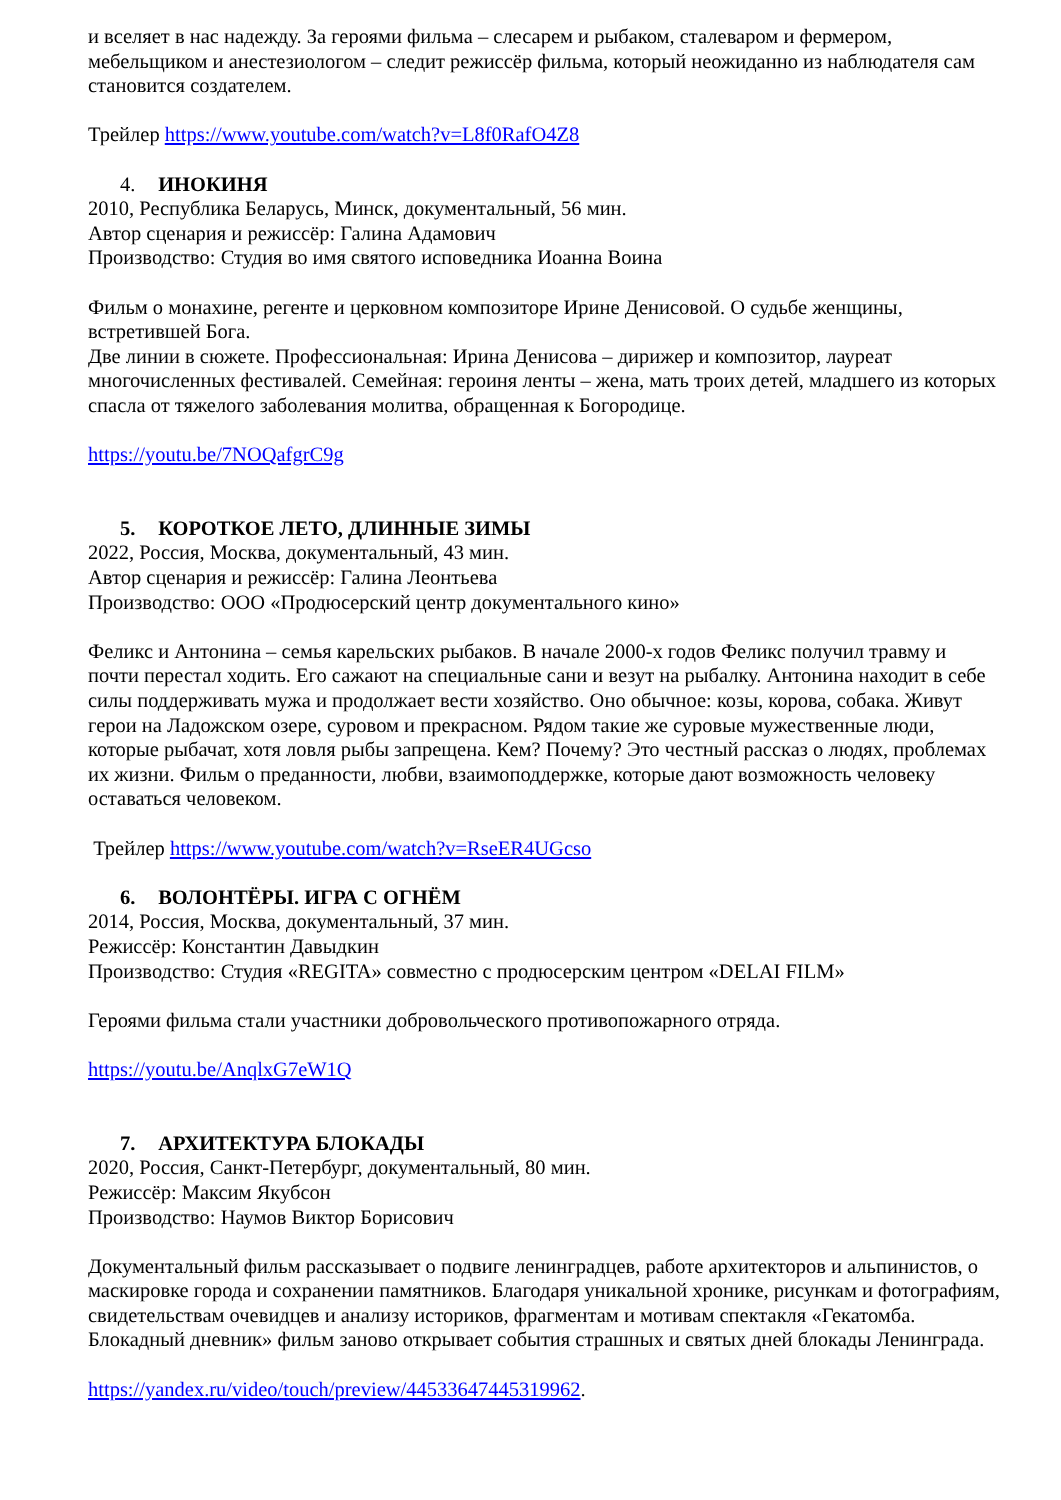и вселяет в нас надежду. За героями фильма – слесарем и рыбаком, сталеваром и фермером, мебельщиком и анестезиологом – следит режиссёр фильма, который неожиданно из наблюдателя сам становится создателем.
Трейлер https://www.youtube.com/watch?v=L8f0RafO4Z8
4. ИНОКИНЯ
2010, Республика Беларусь, Минск, документальный, 56 мин.
Автор сценария и режиссёр: Галина Адамович
Производство: Студия во имя святого исповедника Иоанна Воина
Фильм о монахине, регенте и церковном композиторе Ирине Денисовой. О судьбе женщины, встретившей Бога.
Две линии в сюжете. Профессиональная: Ирина Денисова – дирижер и композитор, лауреат многочисленных фестивалей. Семейная: героиня ленты – жена, мать троих детей, младшего из которых спасла от тяжелого заболевания молитва, обращенная к Богородице.
https://youtu.be/7NOQafgrC9g
5. КОРОТКОЕ ЛЕТО, ДЛИННЫЕ ЗИМЫ
2022, Россия, Москва, документальный, 43 мин.
Автор сценария и режиссёр: Галина Леонтьева
Производство: ООО «Продюсерский центр документального кино»
Феликс и Антонина – семья карельских рыбаков. В начале 2000-х годов Феликс получил травму и почти перестал ходить. Его сажают на специальные сани и везут на рыбалку. Антонина находит в себе силы поддерживать мужа и продолжает вести хозяйство. Оно обычное: козы, корова, собака. Живут герои на Ладожском озере, суровом и прекрасном. Рядом такие же суровые мужественные люди, которые рыбачат, хотя ловля рыбы запрещена. Кем? Почему? Это честный рассказ о людях, проблемах их жизни. Фильм о преданности, любви, взаимоподдержке, которые дают возможность человеку оставаться человеком.
Трейлер https://www.youtube.com/watch?v=RseER4UGcso
6. ВОЛОНТЁРЫ. ИГРА С ОГНЁМ
2014, Россия, Москва, документальный, 37 мин.
Режиссёр: Константин Давыдкин
Производство: Студия «REGITA» совместно с продюсерским центром «DELAI FILM»
Героями фильма стали участники добровольческого противопожарного отряда.
https://youtu.be/AnqlxG7eW1Q
7. АРХИТЕКТУРА БЛОКАДЫ
2020, Россия, Санкт-Петербург, документальный, 80 мин.
Режиссёр: Максим Якубсон
Производство: Наумов Виктор Борисович
Документальный фильм рассказывает о подвиге ленинградцев, работе архитекторов и альпинистов, о маскировке города и сохранении памятников. Благодаря уникальной хронике, рисункам и фотографиям, свидетельствам очевидцев и анализу историков, фрагментам и мотивам спектакля «Гекатомба. Блокадный дневник» фильм заново открывает события страшных и святых дней блокады Ленинграда.
https://yandex.ru/video/touch/preview/4453364744531996​2.